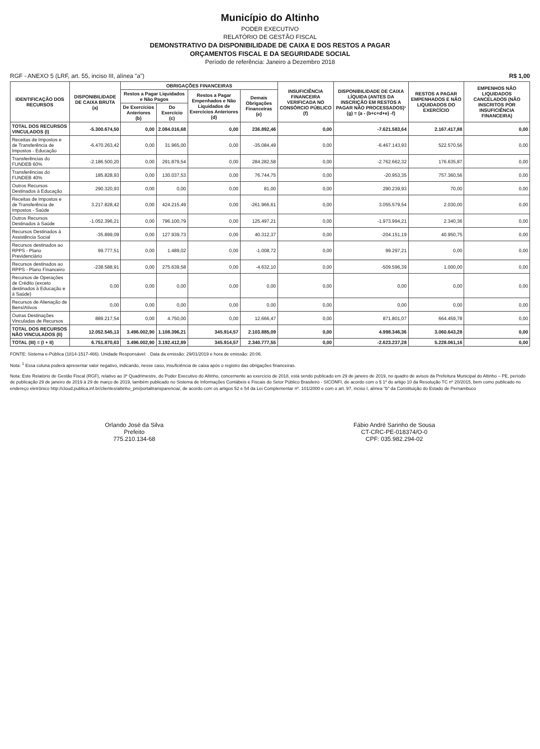Município do Altinho
PODER EXECUTIVO
RELATÓRIO DE GESTÃO FISCAL
DEMONSTRATIVO DA DISPONIBILIDADE DE CAIXA E DOS RESTOS A PAGAR
ORÇAMENTOS FISCAL E DA SEGURIDADE SOCIAL
Período de referência: Janeiro a Dezembro 2018
RGF - ANEXO 5 (LRF, art. 55, inciso III, alínea "a") R$ 1,00
| IDENTIFICAÇÃO DOS RECURSOS | DISPONIBILIDADE DE CAIXA BRUTA (a) | OBRIGAÇÕES FINANCEIRAS | | | | INSUFICIÊNCIA FINANCEIRA VERIFICADA NO CONSÓRCIO PÚBLICO (f) | DISPONIBILIDADE DE CAIXA LÍQUIDA (ANTES DA INSCRIÇÃO EM RESTOS A PAGAR NÃO PROCESSADOS)¹ (g) = (a - (b+c+d+e) -f) | RESTOS A PAGAR EMPENHADOS E NÃO LIQUIDADOS DO EXERCÍCIO | EMPENHOS NÃO LIQUIDADOS CANCELADOS (NÃO INSCRITOS POR INSUFICIÊNCIA FINANCEIRA) |
| --- | --- | --- | --- | --- | --- | --- | --- | --- | --- |
| | | Restos a Pagar Liquidados e Não Pagos | | Restos a Pagar Empenhados e Não Liquidados de Exercícios Anteriores (d) | Demais Obrigações Financeiras (e) | | | | |
| | | De Exercícios Anteriores (b) | Do Exercício (c) | | | | | | |
| TOTAL DOS RECURSOS VINCULADOS (I) | -5.300.674,50 | 0,00 | 2.084.016,68 | 0,00 | 236.892,46 | 0,00 | -7.621.583,64 | 2.167.417,88 | 0,00 |
| Receitas de Impostos e de Transferência de Impostos - Educação | -6.470.263,42 | 0,00 | 31.965,00 | 0,00 | -35.084,49 | 0,00 | -6.467.143,93 | 522.570,56 | 0,00 |
| Transferências do FUNDEB 60% | -2.186.500,20 | 0,00 | 291.879,54 | 0,00 | 284.282,58 | 0,00 | -2.762.662,32 | 176.635,87 | 0,00 |
| Transferências do FUNDEB 40% | 185.828,93 | 0,00 | 130.037,53 | 0,00 | 76.744,75 | 0,00 | -20.953,35 | 757.360,56 | 0,00 |
| Outros Recursos Destinados à Educação | 290.320,93 | 0,00 | 0,00 | 0,00 | 81,00 | 0,00 | 290.239,93 | 70,00 | 0,00 |
| Receitas de Impostos e de Transferência de Impostos - Saúde | 3.217.828,42 | 0,00 | 424.215,49 | 0,00 | -261.966,61 | 0,00 | 3.055.579,54 | 2.030,00 | 0,00 |
| Outros Recursos Destinados à Saúde | -1.052.396,21 | 0,00 | 796.100,79 | 0,00 | 125.497,21 | 0,00 | -1.973.994,21 | 2.340,36 | 0,00 |
| Recursos Destinados à Assistência Social | -35.899,09 | 0,00 | 127.939,73 | 0,00 | 40.312,37 | 0,00 | -204.151,19 | 40.950,75 | 0,00 |
| Recursos destinados ao RPPS - Plano Previdenciário | 99.777,51 | 0,00 | 1.489,02 | 0,00 | -1.008,72 | 0,00 | 99.297,21 | 0,00 | 0,00 |
| Recursos destinados ao RPPS - Plano Financeiro | -238.588,91 | 0,00 | 275.639,58 | 0,00 | -4.632,10 | 0,00 | -509.596,39 | 1.000,00 | 0,00 |
| Recursos de Operações de Crédito (exceto destinados à Educação e à Saúde) | 0,00 | 0,00 | 0,00 | 0,00 | 0,00 | 0,00 | 0,00 | 0,00 | 0,00 |
| Recursos de Alienação de Bens/Ativos | 0,00 | 0,00 | 0,00 | 0,00 | 0,00 | 0,00 | 0,00 | 0,00 | 0,00 |
| Outras Destinações Vinculadas de Recursos | 889.217,54 | 0,00 | 4.750,00 | 0,00 | 12.666,47 | 0,00 | 871.801,07 | 664.459,78 | 0,00 |
| TOTAL DOS RECURSOS NÃO VINCULADOS (II) | 12.052.545,13 | 3.496.002,90 | 1.108.396,21 | 345.914,57 | 2.103.885,09 | 0,00 | 4.998.346,36 | 3.060.643,28 | 0,00 |
| TOTAL (III) = (I + II) | 6.751.870,63 | 3.496.002,90 | 3.192.412,89 | 345.914,57 | 2.340.777,55 | 0,00 | -2.623.237,28 | 5.228.061,16 | 0,00 |
FONTE: Sistema e-Pública (1814-1517-466). Unidade Responsável: . Data da emissão: 29/01/2019 e hora de emissão: 20:06.
Nota: <sup>1</sup> Essa coluna poderá apresentar valor negativo, indicando, nesse caso, insuficiência de caixa após o registro das obrigações financeiras.
Nota: Este Relatório de Gestão Fiscal (RGF), relativo ao 3º Quadrimestre, do Poder Executivo do Altinho, concernente ao exercício de 2018, está sendo publicado em 29 de janeiro de 2019, no quadro de avisos da Prefeitura Municipal do Altinho – PE, período de publicação 29 de janeiro de 2019 à 29 de março de 2019, também publicado no Sistema de Informações Contábeis e Fiscais do Setor Público Brasileiro - SICONFI, de acordo com o § 1º do artigo 10 da Resolução TC nº 20/2015, bem como publicado no endereço eletrônico http://cloud.publica.inf.br/clientes/altinho_pm/portaltransparencia/, de acordo com os artigos 52 e 54 da Lei Complementar nº. 101/2000 e com o art. 97, inciso I, alínea "b" da Constituição do Estado de Pernambuco
Orlando José da Silva
Prefeito
775.210.134-68
Fábio André Sarinho de Sousa
CT-CRC-PE-018374/O-0
CPF: 035.982.294-02